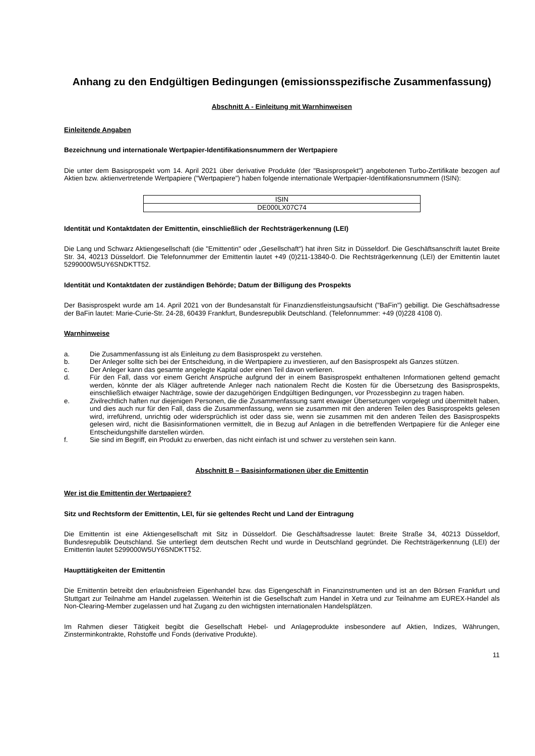Anhang zu den Endgültigen Bedingungen (emissionsspezifische Zusammenfassung)
Abschnitt A - Einleitung mit Warnhinweisen
Einleitende Angaben
Bezeichnung und internationale Wertpapier-Identifikationsnummern der Wertpapiere
Die unter dem Basisprospekt vom 14. April 2021 über derivative Produkte (der "Basisprospekt") angebotenen Turbo-Zertifikate bezogen auf Aktien bzw. aktienvertretende Wertpapiere ("Wertpapiere") haben folgende internationale Wertpapier-Identifikationsnummern (ISIN):
| ISIN |
| DE000LX07C74 |
Identität und Kontaktdaten der Emittentin, einschließlich der Rechtsträgerkennung (LEI)
Die Lang und Schwarz Aktiengesellschaft (die "Emittentin" oder „Gesellschaft“) hat ihren Sitz in Düsseldorf. Die Geschäftsanschrift lautet Breite Str. 34, 40213 Düsseldorf. Die Telefonnummer der Emittentin lautet +49 (0)211-13840-0. Die Rechtsträgerkennung (LEI) der Emittentin lautet 5299000W5UY6SNDKTT52.
Identität und Kontaktdaten der zuständigen Behörde; Datum der Billigung des Prospekts
Der Basisprospekt wurde am 14. April 2021 von der Bundesanstalt für Finanzdienstleistungsaufsicht ("BaFin") gebilligt. Die Geschäftsadresse der BaFin lautet: Marie-Curie-Str. 24-28, 60439 Frankfurt, Bundesrepublik Deutschland. (Telefonnummer: +49 (0)228 4108 0).
Warnhinweise
a. Die Zusammenfassung ist als Einleitung zu dem Basisprospekt zu verstehen.
b. Der Anleger sollte sich bei der Entscheidung, in die Wertpapiere zu investieren, auf den Basisprospekt als Ganzes stützen.
c. Der Anleger kann das gesamte angelegte Kapital oder einen Teil davon verlieren.
d. Für den Fall, dass vor einem Gericht Ansprüche aufgrund der in einem Basisprospekt enthaltenen Informationen geltend gemacht werden, könnte der als Kläger auftretende Anleger nach nationalem Recht die Kosten für die Übersetzung des Basisprospekts, einschließlich etwaiger Nachträge, sowie der dazugehörigen Endgültigen Bedingungen, vor Prozessbeginn zu tragen haben.
e. Zivilrechtlich haften nur diejenigen Personen, die die Zusammenfassung samt etwaiger Übersetzungen vorgelegt und übermittelt haben, und dies auch nur für den Fall, dass die Zusammenfassung, wenn sie zusammen mit den anderen Teilen des Basisprospekts gelesen wird, irreführend, unrichtig oder widersprüchlich ist oder dass sie, wenn sie zusammen mit den anderen Teilen des Basisprospekts gelesen wird, nicht die Basisinformationen vermittelt, die in Bezug auf Anlagen in die betreffenden Wertpapiere für die Anleger eine Entscheidungshilfe darstellen würden.
f. Sie sind im Begriff, ein Produkt zu erwerben, das nicht einfach ist und schwer zu verstehen sein kann.
Abschnitt B – Basisinformationen über die Emittentin
Wer ist die Emittentin der Wertpapiere?
Sitz und Rechtsform der Emittentin, LEI, für sie geltendes Recht und Land der Eintragung
Die Emittentin ist eine Aktiengesellschaft mit Sitz in Düsseldorf. Die Geschäftsadresse lautet: Breite Straße 34, 40213 Düsseldorf, Bundesrepublik Deutschland. Sie unterliegt dem deutschen Recht und wurde in Deutschland gegründet. Die Rechtsträgerkennung (LEI) der Emittentin lautet 5299000W5UY6SNDKTT52.
Haupttätigkeiten der Emittentin
Die Emittentin betreibt den erlaubnisfreien Eigenhandel bzw. das Eigengeschäft in Finanzinstrumenten und ist an den Börsen Frankfurt und Stuttgart zur Teilnahme am Handel zugelassen. Weiterhin ist die Gesellschaft zum Handel in Xetra und zur Teilnahme am EUREX-Handel als Non-Clearing-Member zugelassen und hat Zugang zu den wichtigsten internationalen Handelsplätzen.
Im Rahmen dieser Tätigkeit begibt die Gesellschaft Hebel- und Anlageprodukte insbesondere auf Aktien, Indizes, Währungen, Zinsterminkontrakte, Rohstoffe und Fonds (derivative Produkte).
11